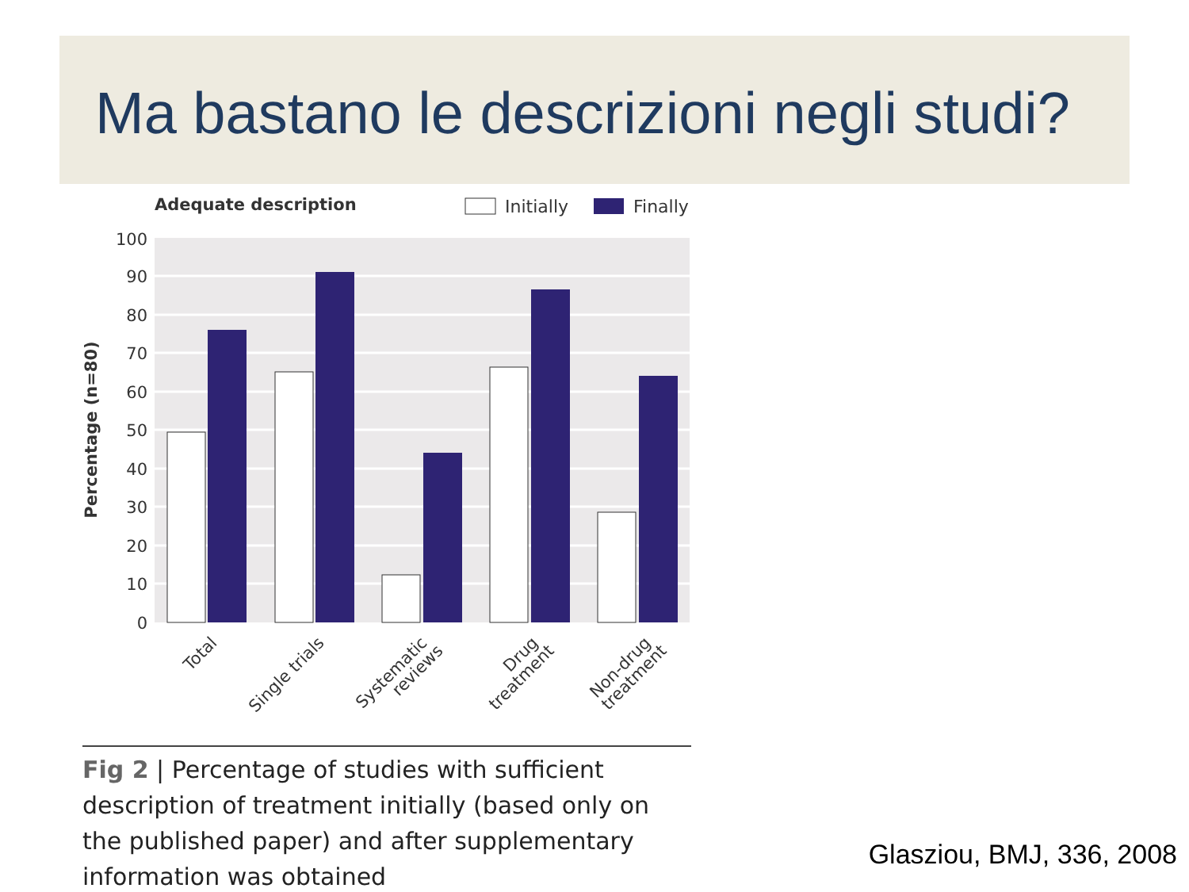Ma bastano le descrizioni negli studi?
Adequate description
Initially
Finally
100
90
80
70
60
50
40
30
20
10
0
Percentage (n=80)
Total
Single trials
Systematic
reviews
Drug
treatment
Non-drug
treatment
Fig 2 | Percentage of studies with sufficient description of treatment initially (based only on the published paper) and after supplementary information was obtained
Glasziou, BMJ, 336, 2008